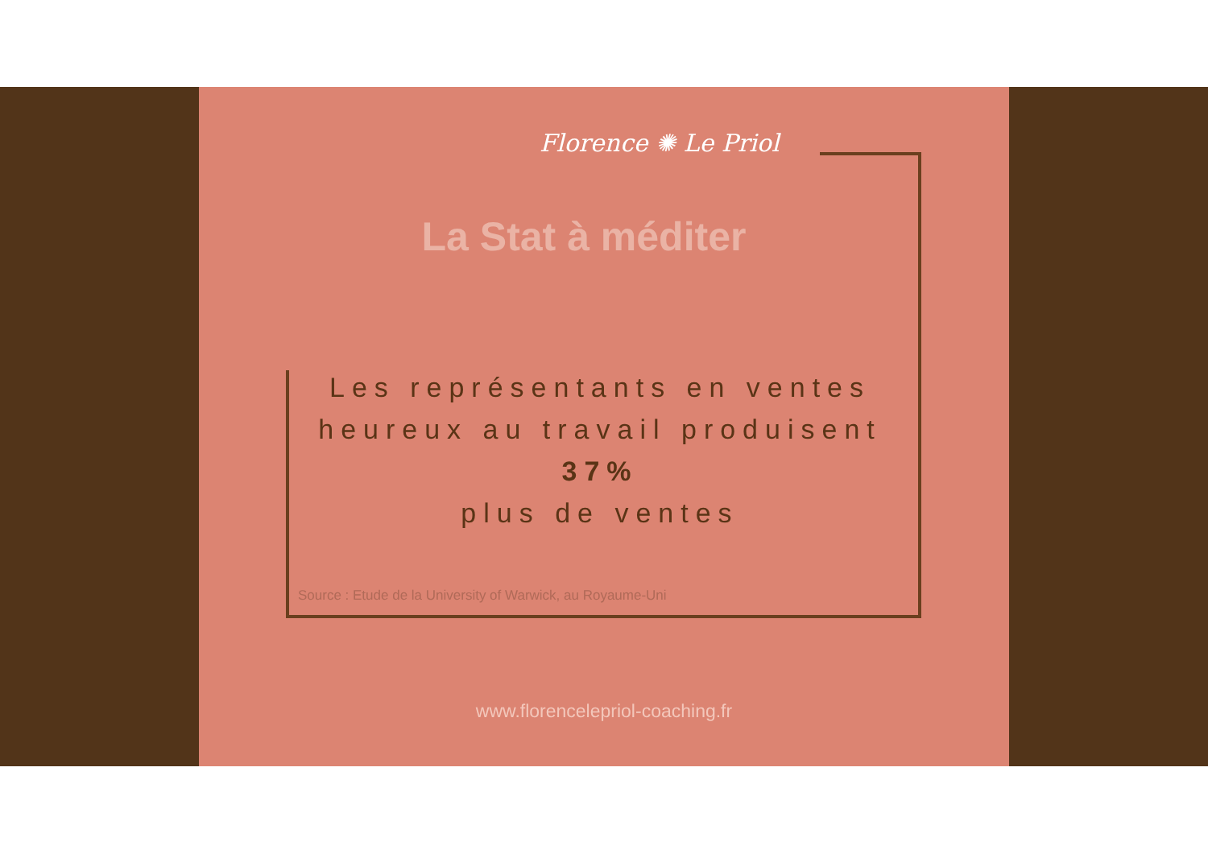Florence ✺ Le Priol
La Stat à méditer
Les représentants en ventes heureux au travail produisent
37%
plus de ventes
Source : Etude de la University of Warwick, au Royaume-Uni
www.florencelepriol-coaching.fr